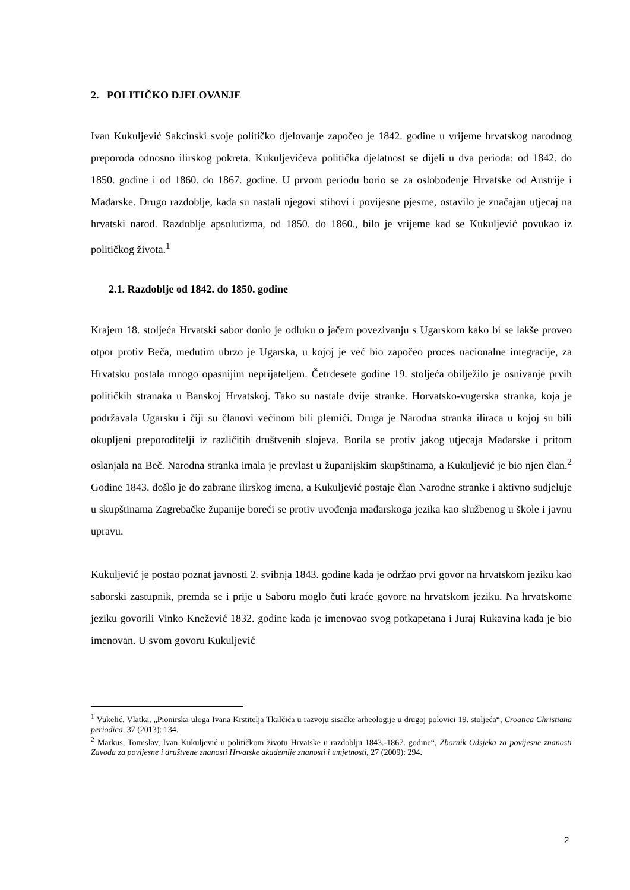2. POLITIČKO DJELOVANJE
Ivan Kukuljević Sakcinski svoje političko djelovanje započeo je 1842. godine u vrijeme hrvatskog narodnog preporoda odnosno ilirskog pokreta. Kukuljevićeva politička djelatnost se dijeli u dva perioda: od 1842. do 1850. godine i od 1860. do 1867. godine. U prvom periodu borio se za oslobođenje Hrvatske od Austrije i Mađarske. Drugo razdoblje, kada su nastali njegovi stihovi i povijesne pjesme, ostavilo je značajan utjecaj na hrvatski narod. Razdoblje apsolutizma, od 1850. do 1860., bilo je vrijeme kad se Kukuljević povukao iz političkog života.<sup>1</sup>
2.1. Razdoblje od 1842. do 1850. godine
Krajem 18. stoljeća Hrvatski sabor donio je odluku o jačem povezivanju s Ugarskom kako bi se lakše proveo otpor protiv Beča, međutim ubrzo je Ugarska, u kojoj je već bio započeo proces nacionalne integracije, za Hrvatsku postala mnogo opasnijim neprijateljem. Četrdesete godine 19. stoljeća obilježilo je osnivanje prvih političkih stranaka u Banskoj Hrvatskoj. Tako su nastale dvije stranke. Horvatsko-vugerska stranka, koja je podržavala Ugarsku i čiji su članovi većinom bili plemići. Druga je Narodna stranka iliraca u kojoj su bili okupljeni preporoditelji iz različitih društvenih slojeva. Borila se protiv jakog utjecaja Mađarske i pritom oslanjala na Beč. Narodna stranka imala je prevlast u županijskim skupštinama, a Kukuljević je bio njen član.<sup>2</sup> Godine 1843. došlo je do zabrane ilirskog imena, a Kukuljević postaje član Narodne stranke i aktivno sudjeluje u skupštinama Zagrebačke županije boreći se protiv uvođenja mađarskoga jezika kao službenog u škole i javnu upravu.
Kukuljević je postao poznat javnosti 2. svibnja 1843. godine kada je održao prvi govor na hrvatskom jeziku kao saborski zastupnik, premda se i prije u Saboru moglo čuti kraće govore na hrvatskom jeziku. Na hrvatskome jeziku govorili Vinko Knežević 1832. godine kada je imenovao svog potkapetana i Juraj Rukavina kada je bio imenovan. U svom govoru Kukuljević
<sup>1</sup> Vukelić, Vlatka, „Pionirska uloga Ivana Krstitelja Tkalčića u razvoju sisačke arheologije u drugoj polovici 19. stoljeća“, Croatica Christiana periodica, 37 (2013): 134.
<sup>2</sup> Markus, Tomislav, Ivan Kukuljević u političkom životu Hrvatske u razdoblju 1843.-1867. godine“, Zbornik Odsjeka za povijesne znanosti Zavoda za povijesne i društvene znanosti Hrvatske akademije znanosti i umjetnosti, 27 (2009): 294.
2